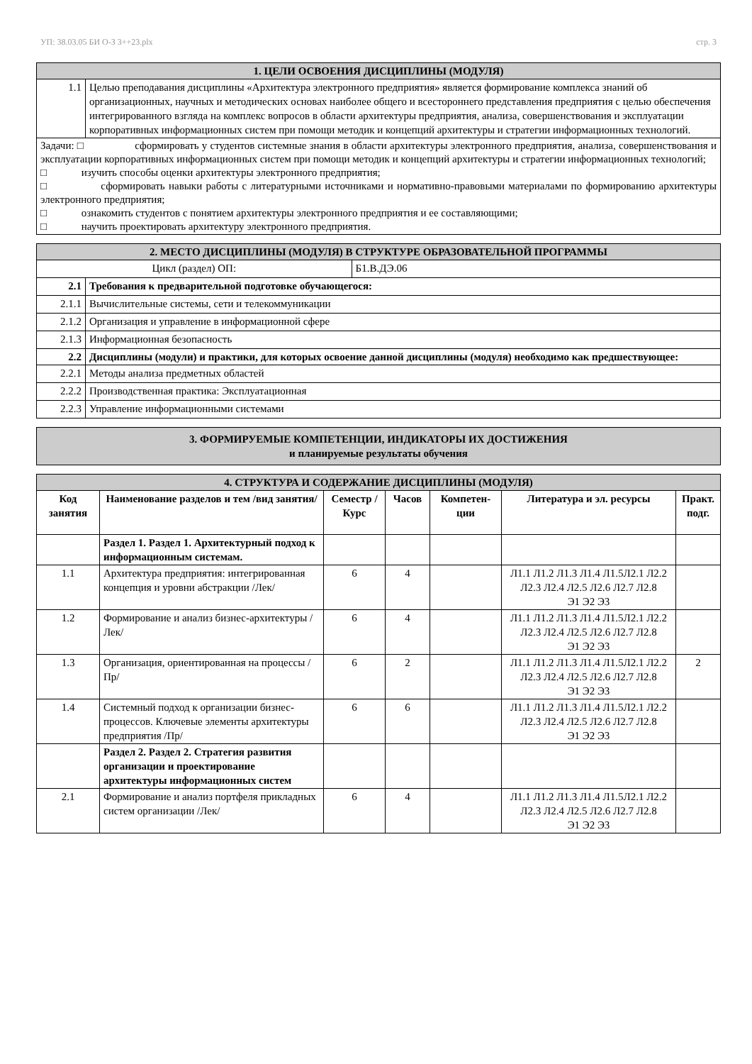УП: 38.03.05 БИ О-З 3++23.plx стр. 3
| 1. ЦЕЛИ ОСВОЕНИЯ ДИСЦИПЛИНЫ (МОДУЛЯ) | |
| 1.1 | Целью преподавания дисциплины «Архитектура электронного предприятия» является формирование комплекса знаний об организационных, научных и методических основах наиболее общего и всестороннего представления предприятия с целью обеспечения интегрированного взгляда на комплекс вопросов в области архитектуры предприятия, анализа, совершенствования и эксплуатации корпоративных информационных систем при помощи методик и концепций архитектуры и стратегии информационных технологий. |
| Задачи: □ сформировать у студентов системные знания в области архитектуры электронного предприятия, анализа, совершенствования и эксплуатации корпоративных информационных систем при помощи методик и концепций архитектуры и стратегии информационных технологий; □ изучить способы оценки архитектуры электронного предприятия; □ сформировать навыки работы с литературными источниками и нормативно-правовыми материалами по формированию архитектуры электронного предприятия; □ ознакомить студентов с понятием архитектуры электронного предприятия и ее составляющими; □ научить проектировать архитектуру электронного предприятия. | |
| 2. МЕСТО ДИСЦИПЛИНЫ (МОДУЛЯ) В СТРУКТУРЕ ОБРАЗОВАТЕЛЬНОЙ ПРОГРАММЫ | | |
| Цикл (раздел) ОП: | | Б1.В.ДЭ.06 |
| 2.1 | Требования к предварительной подготовке обучающегося: | |
| 2.1.1 | Вычислительные системы, сети и телекоммуникации | |
| 2.1.2 | Организация и управление в информационной сфере | |
| 2.1.3 | Информационная безопасность | |
| 2.2 | Дисциплины (модули) и практики, для которых освоение данной дисциплины (модуля) необходимо как предшествующее: | |
| 2.2.1 | Методы анализа предметных областей | |
| 2.2.2 | Производственная практика: Эксплуатационная | |
| 2.2.3 | Управление информационными системами | |
| 3. ФОРМИРУЕМЫЕ КОМПЕТЕНЦИИ, ИНДИКАТОРЫ ИХ ДОСТИЖЕНИЯ и планируемые результаты обучения |
| 4. СТРУКТУРА И СОДЕРЖАНИЕ ДИСЦИПЛИНЫ (МОДУЛЯ) | | | | | | |
| Код занятия | Наименование разделов и тем /вид занятия/ | Семестр / Курс | Часов | Компетен-ции | Литература и эл. ресурсы | Практ. подг. |
| | Раздел 1. Раздел 1. Архитектурный подход к информационным системам. | | | | | |
| 1.1 | Архитектура предприятия: интегрированная концепция и уровни абстракции /Лек/ | 6 | 4 | | Л1.1 Л1.2 Л1.3 Л1.4 Л1.5Л2.1 Л2.2 Л2.3 Л2.4 Л2.5 Л2.6 Л2.7 Л2.8 Э1 Э2 Э3 | |
| 1.2 | Формирование и анализ бизнес-архитектуры /Лек/ | 6 | 4 | | Л1.1 Л1.2 Л1.3 Л1.4 Л1.5Л2.1 Л2.2 Л2.3 Л2.4 Л2.5 Л2.6 Л2.7 Л2.8 Э1 Э2 Э3 | |
| 1.3 | Организация, ориентированная на процессы /Пр/ | 6 | 2 | | Л1.1 Л1.2 Л1.3 Л1.4 Л1.5Л2.1 Л2.2 Л2.3 Л2.4 Л2.5 Л2.6 Л2.7 Л2.8 Э1 Э2 Э3 | 2 |
| 1.4 | Системный подход к организации бизнес-процессов. Ключевые элементы архитектуры предприятия /Пр/ | 6 | 6 | | Л1.1 Л1.2 Л1.3 Л1.4 Л1.5Л2.1 Л2.2 Л2.3 Л2.4 Л2.5 Л2.6 Л2.7 Л2.8 Э1 Э2 Э3 | |
| | Раздел 2. Раздел 2. Стратегия развития организации и проектирование архитектуры информационных систем | | | | | |
| 2.1 | Формирование и анализ портфеля прикладных систем организации /Лек/ | 6 | 4 | | Л1.1 Л1.2 Л1.3 Л1.4 Л1.5Л2.1 Л2.2 Л2.3 Л2.4 Л2.5 Л2.6 Л2.7 Л2.8 Э1 Э2 Э3 | |